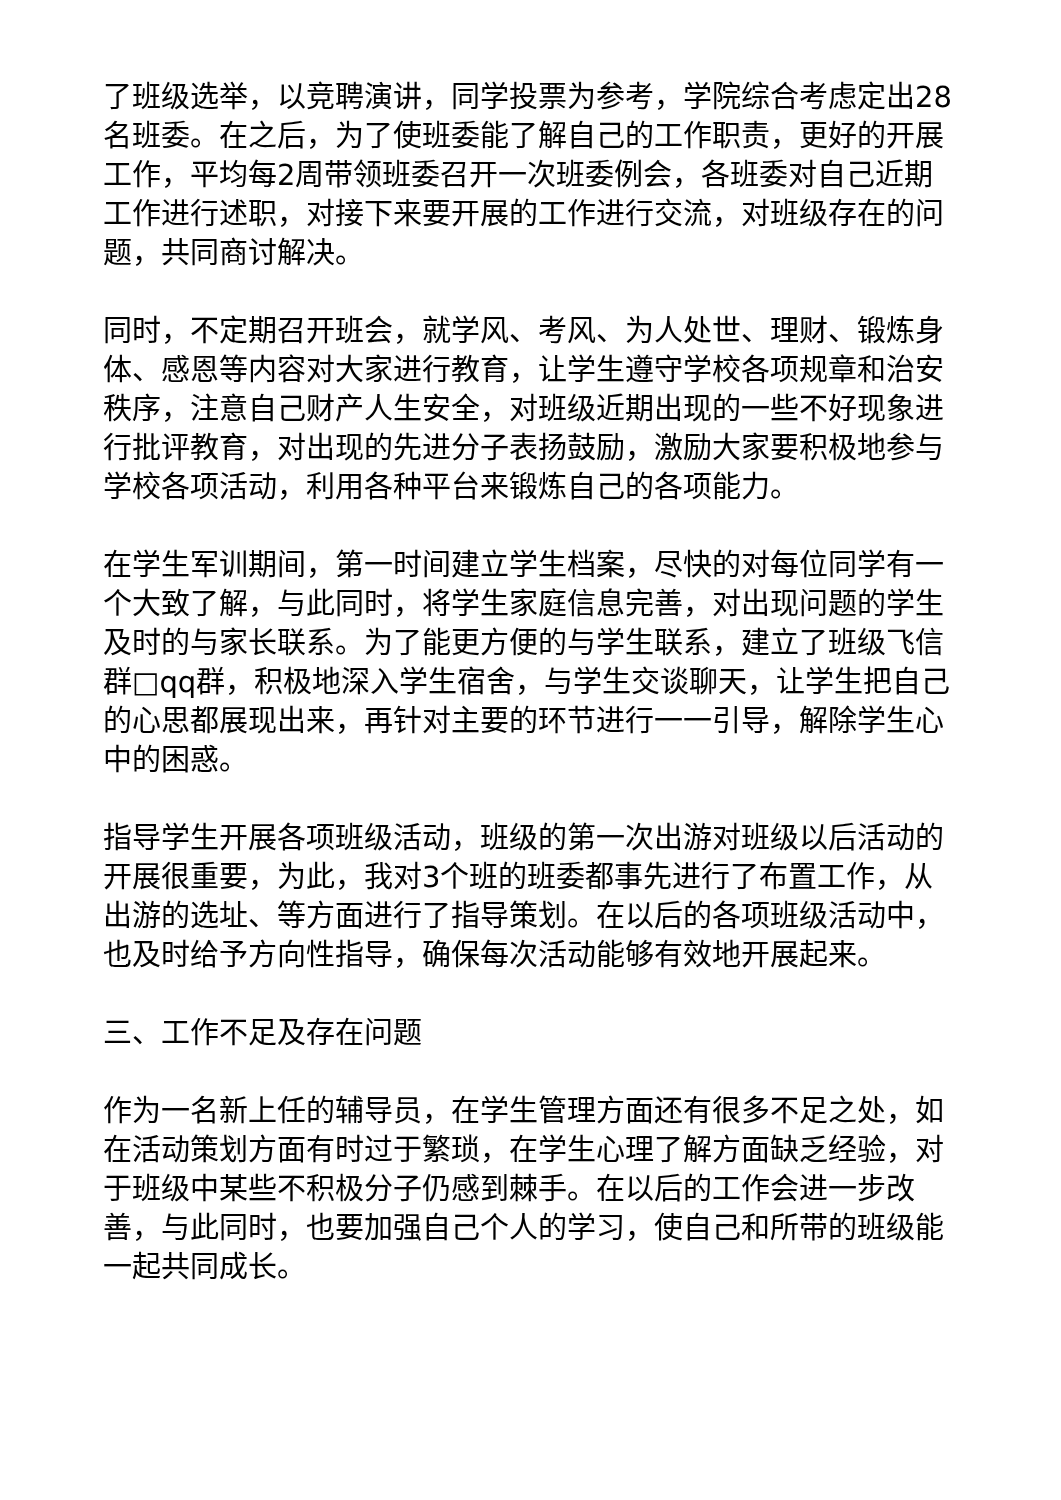了班级选举，以竞聘演讲，同学投票为参考，学院综合考虑定出28名班委。在之后，为了使班委能了解自己的工作职责，更好的开展工作，平均每2周带领班委召开一次班委例会，各班委对自己近期工作进行述职，对接下来要开展的工作进行交流，对班级存在的问题，共同商讨解决。
同时，不定期召开班会，就学风、考风、为人处世、理财、锻炼身体、感恩等内容对大家进行教育，让学生遵守学校各项规章和治安秩序，注意自己财产人生安全，对班级近期出现的一些不好现象进行批评教育，对出现的先进分子表扬鼓励，激励大家要积极地参与学校各项活动，利用各种平台来锻炼自己的各项能力。
在学生军训期间，第一时间建立学生档案，尽快的对每位同学有一个大致了解，与此同时，将学生家庭信息完善，对出现问题的学生及时的与家长联系。为了能更方便的与学生联系，建立了班级飞信群□qq群，积极地深入学生宿舍，与学生交谈聊天，让学生把自己的心思都展现出来，再针对主要的环节进行一一引导，解除学生心中的困惑。
指导学生开展各项班级活动，班级的第一次出游对班级以后活动的开展很重要，为此，我对3个班的班委都事先进行了布置工作，从出游的选址、等方面进行了指导策划。在以后的各项班级活动中，也及时给予方向性指导，确保每次活动能够有效地开展起来。
三、工作不足及存在问题
作为一名新上任的辅导员，在学生管理方面还有很多不足之处，如在活动策划方面有时过于繁琐，在学生心理了解方面缺乏经验，对于班级中某些不积极分子仍感到棘手。在以后的工作会进一步改善，与此同时，也要加强自己个人的学习，使自己和所带的班级能一起共同成长。